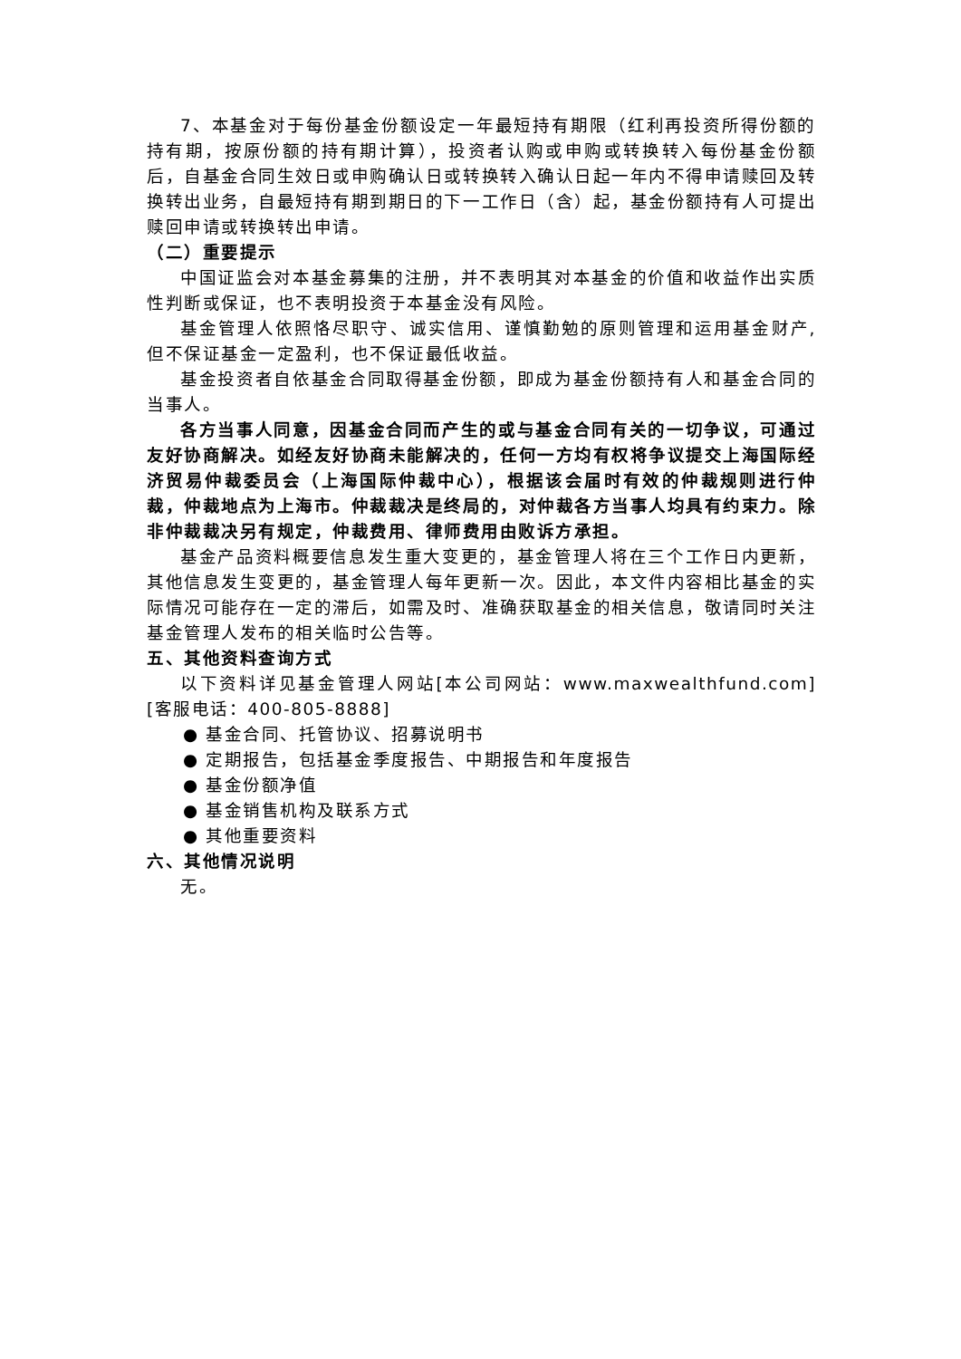7、本基金对于每份基金份额设定一年最短持有期限（红利再投资所得份额的持有期，按原份额的持有期计算），投资者认购或申购或转换转入每份基金份额后，自基金合同生效日或申购确认日或转换转入确认日起一年内不得申请赎回及转换转出业务，自最短持有期到期日的下一工作日（含）起，基金份额持有人可提出赎回申请或转换转出申请。
（二）重要提示
中国证监会对本基金募集的注册，并不表明其对本基金的价值和收益作出实质性判断或保证，也不表明投资于本基金没有风险。
基金管理人依照恪尽职守、诚实信用、谨慎勤勉的原则管理和运用基金财产,但不保证基金一定盈利，也不保证最低收益。
基金投资者自依基金合同取得基金份额，即成为基金份额持有人和基金合同的当事人。
各方当事人同意，因基金合同而产生的或与基金合同有关的一切争议，可通过友好协商解决。如经友好协商未能解决的，任何一方均有权将争议提交上海国际经济贸易仲裁委员会（上海国际仲裁中心），根据该会届时有效的仲裁规则进行仲裁，仲裁地点为上海市。仲裁裁决是终局的，对仲裁各方当事人均具有约束力。除非仲裁裁决另有规定，仲裁费用、律师费用由败诉方承担。
基金产品资料概要信息发生重大变更的，基金管理人将在三个工作日内更新，其他信息发生变更的，基金管理人每年更新一次。因此，本文件内容相比基金的实际情况可能存在一定的滞后，如需及时、准确获取基金的相关信息，敬请同时关注基金管理人发布的相关临时公告等。
五、其他资料查询方式
以下资料详见基金管理人网站[本公司网站：www.maxwealthfund.com][客服电话：400-805-8888]
● 基金合同、托管协议、招募说明书
● 定期报告，包括基金季度报告、中期报告和年度报告
● 基金份额净值
● 基金销售机构及联系方式
● 其他重要资料
六、其他情况说明
无。